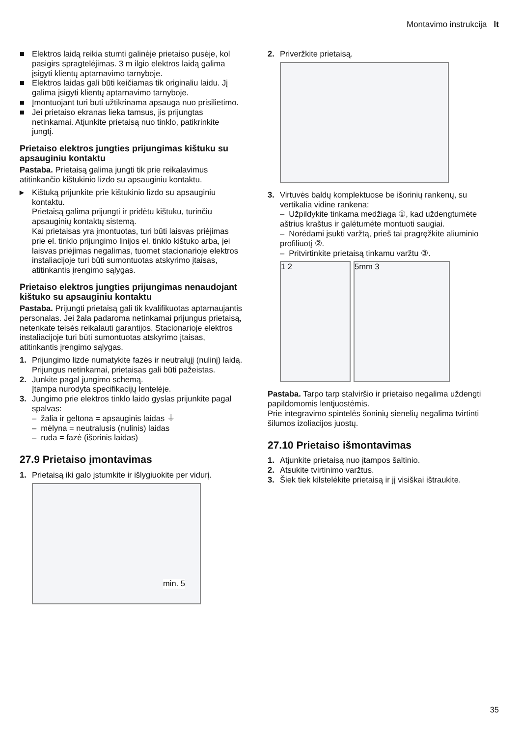Montavimo instrukcija lt
■ Elektros laidą reikia stumti galinėje prietaiso pusėje, kol pasigirs spragtelėjimas. 3 m ilgio elektros laidą galima įsigyti klientų aptarnavimo tarnyboje.
■ Elektros laidas gali būti keičiamas tik originaliu laidu. Jį galima įsigyti klientų aptarnavimo tarnyboje.
■ Įmontuojant turi būti užtikrinama apsauga nuo prisilietimo.
■ Jei prietaiso ekranas lieka tamsus, jis prijungtas netinkamai. Atjunkite prietaisą nuo tinklo, patikrinkite jungtį.
Prietaiso elektros jungties prijungimas kištuku su apsauginiu kontaktu
Pastaba. Prietaisą galima jungti tik prie reikalavimus atitinkančio kištukinio lizdo su apsauginiu kontaktu.
▸ Kištuką prijunkite prie kištukinio lizdo su apsauginiu kontaktu.
Prietaisą galima prijungti ir pridėtu kištuku, turinčiu apsauginių kontaktų sistemą.
Kai prietaisas yra įmontuotas, turi būti laisvas priėjimas prie el. tinklo prijungimo linijos el. tinklo kištuko arba, jei laisvas priėjimas negalimas, tuomet stacionarioje elektros instaliacijoje turi būti sumontuotas atskyrimo įtaisas, atitinkantis įrengimo sąlygas.
Prietaiso elektros jungties prijungimas nenaudojant kištuko su apsauginiu kontaktu
Pastaba. Prijungti prietaisą gali tik kvalifikuotas aptarnaujantis personalas. Jei žala padaroma netinkamai prijungus prietaisą, netenkate teisės reikalauti garantijos. Stacionarioje elektros instaliacijoje turi būti sumontuotas atskyrimo įtaisas, atitinkantis įrengimo sąlygas.
1. Prijungimo lizde numatykite fazės ir neutralųjį (nulinį) laidą.
Prijungus netinkamai, prietaisas gali būti pažeistas.
2. Junkite pagal jungimo schemą.
Įtampa nurodyta specifikacijų lentelėje.
3. Jungimo prie elektros tinklo laido gyslas prijunkite pagal spalvas:
– žalia ir geltona = apsauginis laidas ⏚
– mėlyna = neutralusis (nulinis) laidas
– ruda = fazė (išorinis laidas)
27.9 Prietaiso įmontavimas
1. Prietaisą iki galo įstumkite ir išlygiuokite per vidurį.
min. 5
2. Priveržkite prietaisą.
3. Virtuvės baldų komplektuose be išorinių rankenų, su vertikalia vidine rankena:
– Užpildykite tinkama medžiaga ①, kad uždengtumėte aštrius kraštus ir galėtumėte montuoti saugiai.
– Norėdami įsukti varžtą, prieš tai pragręžkite aliuminio profiliuotį ②.
– Pritvirtinkite prietaisą tinkamu varžtu ③.
1 2 5mm 3
Pastaba. Tarpo tarp stalviršio ir prietaiso negalima uždengti papildomomis lentjuostėmis.
Prie integravimo spintelės šoninių sienelių negalima tvirtinti šilumos izoliacijos juostų.
27.10 Prietaiso išmontavimas
1. Atjunkite prietaisą nuo įtampos šaltinio.
2. Atsukite tvirtinimo varžtus.
3. Šiek tiek kilstelėkite prietaisą ir jį visiškai ištraukite.
35